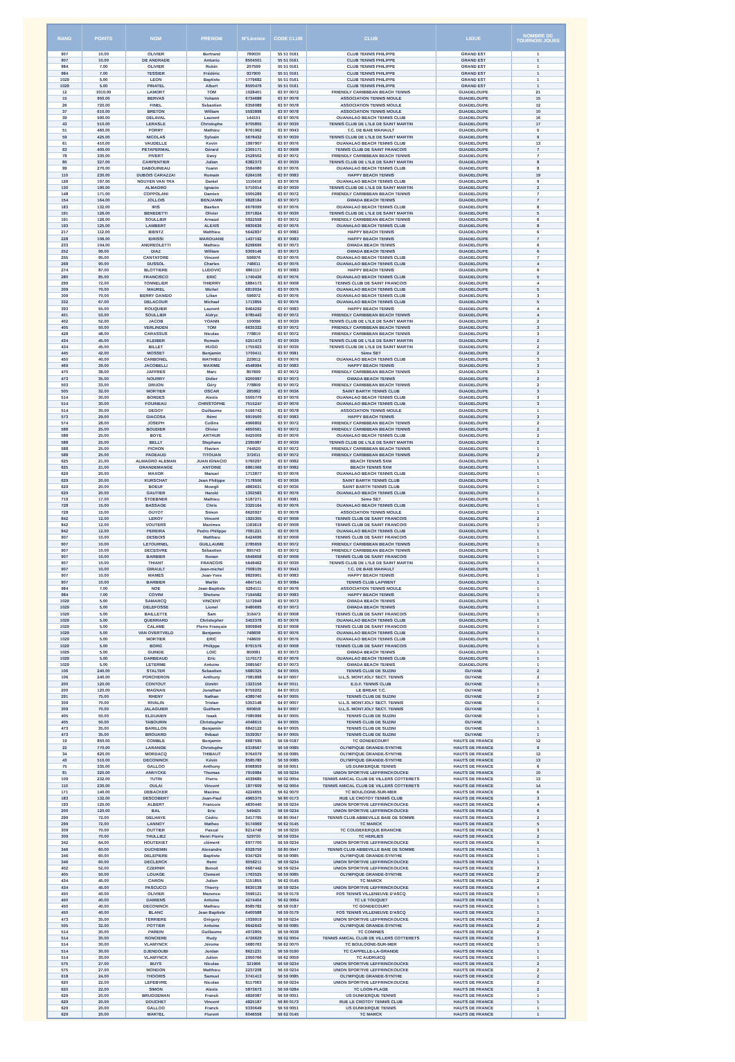| RANG | POINTS | NOM | PRENOM | N°Licence | CODE CLUB | CLUB | LIGUE | NOMBRE DE TOURNOIS JOUES |
| --- | --- | --- | --- | --- | --- | --- | --- | --- |
| 907 | 10.00 | OLIVIER | Bertrand | 789030 | 55 51 0161 | CLUB TENNIS PHILIPPE | GRAND EST | 1 |
| 907 | 10.00 | DE ANDRADE | Antonio | 8504501 | 55 51 0161 | CLUB TENNIS PHILIPPE | GRAND EST | 1 |
| 984 | 7.00 | OLIVIER | Robin | 207599 | 55 51 0161 | CLUB TENNIS PHILIPPE | GRAND EST | 1 |
| 984 | 7.00 | TESSIER | Frédéric | 937900 | 55 51 0161 | CLUB TENNIS PHILIPPE | GRAND EST | 1 |
| 1029 | 5.00 | LEON | Baptiste | 1779682 | 55 51 0161 | CLUB TENNIS PHILIPPE | GRAND EST | 1 |
| 1029 | 5.00 | PINATEL | Albert | 8500476 | 55 51 0161 | CLUB TENNIS PHILIPPE | GRAND EST | 1 |
| 12 | 1010.00 | LAMORT | TOM | 1028401 | 63 97 0072 | FRIENDLY CARIBBEAN BEACH TENNIS | GUADELOUPE | 21 |
| 15 | 950.00 | BERVAS | Yohann | 6734688 | 63 97 0078 | ASSOCIATION TENNIS MOULE | GUADELOUPE | 15 |
| 26 | 720.00 | FINEL | Sebastien | 6356089 | 63 97 0078 | ASSOCIATION TENNIS MOULE | GUADELOUPE | 12 |
| 37 | 610.00 | BRETON | William | 5593898 | 63 97 0078 | ASSOCIATION TENNIS MOULE | GUADELOUPE | 10 |
| 39 | 590.00 | DELAVAL | Laurent | 144151 | 63 97 0076 | OUANALAO BEACH TENNIS CLUB | GUADELOUPE | 16 |
| 43 | 510.00 | LERASLE | Christophe | 9705805 | 63 97 0039 | TENNIS CLUB DE L'ILE DE SAINT MARTIN | GUADELOUPE | 17 |
| 51 | 460.00 | PORRY | Mathieu | 8761962 | 63 97 0043 | T.C. DE BAIE MAHAULT | GUADELOUPE | 5 |
| 59 | 425.00 | NICOLAS | Sylvain | 5678432 | 63 97 0039 | TENNIS CLUB DE L'ILE DE SAINT MARTIN | GUADELOUPE | 9 |
| 61 | 410.00 | VAUDELLE | Kevin | 1997907 | 63 97 0076 | OUANALAO BEACH TENNIS CLUB | GUADELOUPE | 13 |
| 63 | 400.00 | PETAPERMAL | Gérard | 2305171 | 63 97 0008 | TENNIS CLUB DE SAINT FRANCOIS | GUADELOUPE | 7 |
| 78 | 330.00 | PIVERT | Davy | 2528502 | 63 97 0072 | FRIENDLY CARIBBEAN BEACH TENNIS | GUADELOUPE | 7 |
| 80 | 327.00 | CARPENTIER | Julian | 6382373 | 63 97 0039 | TENNIS CLUB DE L'ILE DE SAINT MARTIN | GUADELOUPE | 8 |
| 99 | 270.00 | DABOUINEAU | Yoann | 3584080 | 63 97 0076 | OUANALAO BEACH TENNIS CLUB | GUADELOUPE | 8 |
| 110 | 230.00 | DUBOIS CARAZZAI | Romain | 6264106 | 63 97 0083 | HAPPY BEACH TENNIS | GUADELOUPE | 19 |
| 126 | 197.00 | NGUYEN VAN TRA | Daniel | 1110416 | 63 97 0076 | OUANALAO BEACH TENNIS CLUB | GUADELOUPE | 9 |
| 130 | 190.00 | ALMAGRO | Ignacio | 5710014 | 63 97 0039 | TENNIS CLUB DE L'ILE DE SAINT MARTIN | GUADELOUPE | 2 |
| 148 | 171.00 | COPPOLANI | Damien | 5005289 | 63 97 0072 | FRIENDLY CARIBBEAN BEACH TENNIS | GUADELOUPE | 7 |
| 154 | 164.00 | JOLLOIS | BENJAMIN | 9828184 | 63 97 0073 | GWADA BEACH TENNIS | GUADELOUPE | 7 |
| 183 | 132.00 | IRIS | Bastien | 6678099 | 63 97 0076 | OUANALAO BEACH TENNIS CLUB | GUADELOUPE | 8 |
| 191 | 126.00 | BENEDETTI | Olivier | 3071824 | 63 97 0039 | TENNIS CLUB DE L'ILE DE SAINT MARTIN | GUADELOUPE | 5 |
| 191 | 126.00 | SOULLIER | Arnaud | 5922558 | 63 97 0072 | FRIENDLY CARIBBEAN BEACH TENNIS | GUADELOUPE | 6 |
| 193 | 125.00 | LAMBERT | ALEXIS | 9830636 | 63 97 0076 | OUANALAO BEACH TENNIS CLUB | GUADELOUPE | 8 |
| 217 | 112.00 | BIENTZ | Matthieu | 5642837 | 63 97 0083 | HAPPY BEACH TENNIS | GUADELOUPE | 6 |
| 228 | 106.00 | IDRISSI | MAROUANE | 1437192 | 63 97 0083 | HAPPY BEACH TENNIS | GUADELOUPE | 7 |
| 233 | 104.00 | ANDREOLETTI | Mathieu | 8298696 | 63 97 0073 | GWADA BEACH TENNIS | GUADELOUPE | 6 |
| 252 | 99.00 | DIAZ | William | 9309146 | 63 97 0073 | GWADA BEACH TENNIS | GUADELOUPE | 6 |
| 255 | 95.00 | CANTATORE | Vincent | 596976 | 63 97 0076 | OUANALAO BEACH TENNIS CLUB | GUADELOUPE | 7 |
| 268 | 90.00 | DUSSOL | Charles | 748611 | 63 97 0076 | OUANALAO BEACH TENNIS CLUB | GUADELOUPE | 4 |
| 274 | 87.00 | BLOTTIERE | LUDOVIC | 6861117 | 63 97 0083 | HAPPY BEACH TENNIS | GUADELOUPE | 6 |
| 280 | 85.00 | FRANCISCO | ERIC | 1740436 | 63 97 0076 | OUANALAO BEACH TENNIS CLUB | GUADELOUPE | 5 |
| 299 | 72.00 | TONNELIER | THIERRY | 5884173 | 63 97 0008 | TENNIS CLUB DE SAINT FRANCOIS | GUADELOUPE | 4 |
| 309 | 70.00 | MAUREL | Michel | 6819034 | 63 97 0076 | OUANALAO BEACH TENNIS CLUB | GUADELOUPE | 5 |
| 309 | 70.00 | BERRY GANIDO | Lilian | 596972 | 63 97 0076 | OUANALAO BEACH TENNIS CLUB | GUADELOUPE | 3 |
| 332 | 67.00 | DELACOUR | Michael | 1713855 | 63 97 0076 | OUANALAO BEACH TENNIS CLUB | GUADELOUPE | 5 |
| 393 | 55.00 | ROUQUIER | Laurent | 9464292 | 63 97 0083 | HAPPY BEACH TENNIS | GUADELOUPE | 4 |
| 401 | 53.00 | SOULLIER | Aldryc | 9785443 | 63 97 0072 | FRIENDLY CARIBBEAN BEACH TENNIS | GUADELOUPE | 4 |
| 402 | 52.00 | JACOB | YOANN | 100096 | 63 97 0039 | TENNIS CLUB DE L'ILE DE SAINT MARTIN | GUADELOUPE | 2 |
| 405 | 50.00 | VERLINDEN | TOM | 6635332 | 63 97 0072 | FRIENDLY CARIBBEAN BEACH TENNIS | GUADELOUPE | 3 |
| 428 | 48.00 | CARASSUS | Nicolas | 778810 | 63 97 0072 | FRIENDLY CARIBBEAN BEACH TENNIS | GUADELOUPE | 3 |
| 434 | 45.00 | KLEIBER | Romain | 5251472 | 63 97 0039 | TENNIS CLUB DE L'ILE DE SAINT MARTIN | GUADELOUPE | 2 |
| 434 | 45.00 | BILLET | HUGO | 1755923 | 63 97 0039 | TENNIS CLUB DE L'ILE DE SAINT MARTIN | GUADELOUPE | 2 |
| 445 | 42.00 | MOSSET | Benjamin | 1700411 | 63 97 0081 | 5ème SET | GUADELOUPE | 2 |
| 450 | 40.00 | CARBONEL | MATHIEU | 229912 | 63 97 0076 | OUANALAO BEACH TENNIS CLUB | GUADELOUPE | 3 |
| 469 | 39.00 | JACOBELLI | MAXIME | 4548994 | 63 97 0083 | HAPPY BEACH TENNIS | GUADELOUPE | 3 |
| 470 | 38.00 | JAFFRES | Marc | 807699 | 63 97 0072 | FRIENDLY CARIBBEAN BEACH TENNIS | GUADELOUPE | 3 |
| 473 | 35.00 | NOURRY | Didier | 9200997 | 63 97 0073 | GWADA BEACH TENNIS | GUADELOUPE | 2 |
| 503 | 33.00 | DRUON | Géry | 778809 | 63 97 0072 | FRIENDLY CARIBBEAN BEACH TENNIS | GUADELOUPE | 2 |
| 505 | 32.00 | MORTIER | OSCAR | 285982 | 63 97 0036 | SAINT BARTH TENNIS CLUB | GUADELOUPE | 3 |
| 514 | 30.00 | BORDES | Alexis | 5505779 | 63 97 0076 | OUANALAO BEACH TENNIS CLUB | GUADELOUPE | 3 |
| 514 | 30.00 | FOUINEAU | CHRISTOPHE | 7515247 | 63 97 0076 | OUANALAO BEACH TENNIS CLUB | GUADELOUPE | 3 |
| 514 | 30.00 | DEGOY | Guillaume | 5166743 | 63 97 0078 | ASSOCIATION TENNIS MOULE | GUADELOUPE | 1 |
| 573 | 29.00 | GIACOSA | Rémi | 9919500 | 63 97 0083 | HAPPY BEACH TENNIS | GUADELOUPE | 3 |
| 574 | 28.00 | JOSEPH | Collins | 4966802 | 63 97 0072 | FRIENDLY CARIBBEAN BEACH TENNIS | GUADELOUPE | 2 |
| 588 | 25.00 | BOUDIER | Olivier | 4650561 | 63 97 0072 | FRIENDLY CARIBBEAN BEACH TENNIS | GUADELOUPE | 2 |
| 588 | 25.00 | BOYE | ARTHUR | 9425009 | 63 97 0076 | OUANALAO BEACH TENNIS CLUB | GUADELOUPE | 2 |
| 588 | 25.00 | BELLY | Stephane | 2395987 | 63 97 0039 | TENNIS CLUB DE L'ILE DE SAINT MARTIN | GUADELOUPE | 2 |
| 588 | 25.00 | PICHON | Flavien | 744520 | 63 97 0072 | FRIENDLY CARIBBEAN BEACH TENNIS | GUADELOUPE | 1 |
| 588 | 25.00 | PAGEAUD | TITOUAN | 372611 | 63 97 0072 | FRIENDLY CARIBBEAN BEACH TENNIS | GUADELOUPE | 2 |
| 625 | 21.00 | ALMAGRO ALEMAN | JUAN IGNACIO | 5760297 | 63 97 0082 | BEACH TENNIS SXM | GUADELOUPE | 1 |
| 625 | 21.00 | GRANDEMANGE | ANTOINE | 6861066 | 63 97 0082 | BEACH TENNIS SXM | GUADELOUPE | 1 |
| 629 | 20.00 | MAXOR | Manuel | 1713877 | 63 97 0076 | OUANALAO BEACH TENNIS CLUB | GUADELOUPE | 1 |
| 629 | 20.00 | KURSCHAT | Jean Philippe | 7178506 | 63 97 0036 | SAINT BARTH TENNIS CLUB | GUADELOUPE | 1 |
| 629 | 20.00 | BOEUF | Mowgli | 4863631 | 63 97 0036 | SAINT BARTH TENNIS CLUB | GUADELOUPE | 1 |
| 629 | 20.00 | GAUTIER | Harold | 1302583 | 63 97 0076 | OUANALAO BEACH TENNIS CLUB | GUADELOUPE | 1 |
| 719 | 17.00 | STOEBNER | Mathieu | 5187271 | 63 97 0081 | 5ème SET | GUADELOUPE | 1 |
| 728 | 15.00 | BASSAGE | Chris | 3325164 | 63 97 0076 | OUANALAO BEACH TENNIS CLUB | GUADELOUPE | 1 |
| 728 | 15.00 | GUYOT | Simon | 6620927 | 63 97 0078 | ASSOCIATION TENNIS MOULE | GUADELOUPE | 1 |
| 842 | 12.00 | LEROY | Vincent | 1925305 | 63 97 0008 | TENNIS CLUB DE SAINT FRANCOIS | GUADELOUPE | 2 |
| 842 | 12.00 | VOUTERS | Maximes | 1183618 | 63 97 0008 | TENNIS CLUB DE SAINT FRANCOIS | GUADELOUPE | 1 |
| 842 | 12.00 | PEREIRA | Pedro Philippe | 7091221 | 63 97 0076 | OUANALAO BEACH TENNIS CLUB | GUADELOUPE | 1 |
| 907 | 10.00 | DESBOIS | Matthieu | 6424696 | 63 97 0008 | TENNIS CLUB DE SAINT FRANCOIS | GUADELOUPE | 1 |
| 907 | 10.00 | LETOURNEL | GUILLAUME | 2785659 | 63 97 0072 | FRIENDLY CARIBBEAN BEACH TENNIS | GUADELOUPE | 1 |
| 907 | 10.00 | DECESVRE | Sébastien | 895743 | 63 97 0072 | FRIENDLY CARIBBEAN BEACH TENNIS | GUADELOUPE | 1 |
| 907 | 10.00 | BARBIER | Ronan | 5649658 | 63 97 0008 | TENNIS CLUB DE SAINT FRANCOIS | GUADELOUPE | 1 |
| 907 | 10.00 | THIANT | FRANCOIS | 5649462 | 63 97 0039 | TENNIS CLUB DE L'ILE DE SAINT MARTIN | GUADELOUPE | 1 |
| 907 | 10.00 | GIRAULT | Jean-michel | 7008105 | 63 97 0043 | T.C. DE BAIE MAHAULT | GUADELOUPE | 1 |
| 907 | 10.00 | MAMES | Jean-Yves | 9829901 | 63 97 0083 | HAPPY BEACH TENNIS | GUADELOUPE | 1 |
| 907 | 10.00 | BARBIER | Martin | 4847141 | 63 97 0084 | TENNIS CLUB LAPWENT | GUADELOUPE | 1 |
| 984 | 7.00 | NOE | Jean-Baptiste | 5284111 | 63 97 0078 | ASSOCIATION TENNIS MOULE | GUADELOUPE | 1 |
| 984 | 7.00 | COVINI | Shetone | 7164582 | 63 97 0083 | HAPPY BEACH TENNIS | GUADELOUPE | 1 |
| 1029 | 5.00 | SAMARCQ | VINCENT | 1172948 | 63 97 0073 | GWADA BEACH TENNIS | GUADELOUPE | 1 |
| 1029 | 5.00 | DELEFOSSE | Lionel | 9480695 | 63 97 0073 | GWADA BEACH TENNIS | GUADELOUPE | 1 |
| 1029 | 5.00 | BAILLETTE | Sam | 316473 | 63 97 0008 | TENNIS CLUB DE SAINT FRANCOIS | GUADELOUPE | 1 |
| 1029 | 5.00 | QUERRARD | Christopher | 3453378 | 63 97 0076 | OUANALAO BEACH TENNIS CLUB | GUADELOUPE | 1 |
| 1029 | 5.00 | CALAME | Pierre François | 9909849 | 63 97 0008 | TENNIS CLUB DE SAINT FRANCOIS | GUADELOUPE | 1 |
| 1029 | 5.00 | VAN OVERTVELD | Benjamin | 748608 | 63 97 0076 | OUANALAO BEACH TENNIS CLUB | GUADELOUPE | 1 |
| 1029 | 5.00 | MORTIER | ERIC | 748609 | 63 97 0076 | OUANALAO BEACH TENNIS CLUB | GUADELOUPE | 1 |
| 1029 | 5.00 | BORG | Philippe | 8791576 | 63 97 0008 | TENNIS CLUB DE SAINT FRANCOIS | GUADELOUPE | 1 |
| 1029 | 5.00 | GUINDE | LOIC | 800081 | 63 97 0073 | GWADA BEACH TENNIS | GUADELOUPE | 1 |
| 1029 | 5.00 | DARBEAUD | Eric | 1170173 | 63 97 0076 | OUANALAO BEACH TENNIS CLUB | GUADELOUPE | 1 |
| 1029 | 5.00 | LETERME | Antoine | 3085567 | 63 97 0073 | GWADA BEACH TENNIS | GUADELOUPE | 1 |
| 106 | 240.00 | STALTER | Sebastien | 5680325 | 64 97 0005 | TENNIS CLUB DE SUZINI | GUYANE | 2 |
| 106 | 240.00 | PORCHERON | Anthony | 7081898 | 64 97 0007 | U.L.S. MONTJOLY SECT. TENNIS | GUYANE | 2 |
| 200 | 120.00 | CONTOUT | Dimitri | 1323156 | 64 97 0011 | E.D.F. TENNIS CLUB | GUYANE | 1 |
| 200 | 120.00 | MAGNAN | Jonathan | 8759202 | 64 97 0010 | LE BREAK T.C. | GUYANE | 1 |
| 291 | 75.00 | RHENY | Nathan | 4389740 | 64 97 0005 | TENNIS CLUB DE SUZINI | GUYANE | 2 |
| 309 | 70.00 | RIVALIN | Tristan | 5353148 | 64 97 0007 | U.L.S. MONTJOLY SECT. TENNIS | GUYANE | 1 |
| 309 | 70.00 | JALAGUIER | Guilhem | 690658 | 64 97 0007 | U.L.S. MONTJOLY SECT. TENNIS | GUYANE | 1 |
| 405 | 50.00 | ELDUAIEN | Isaak | 7085996 | 64 97 0005 | TENNIS CLUB DE SUZINI | GUYANE | 1 |
| 405 | 50.00 | TABOURIN | Christopher | 4048615 | 64 97 0005 | TENNIS CLUB DE SUZINI | GUYANE | 1 |
| 473 | 35.00 | BARILLON | Benjamin | 6843122 | 64 97 0005 | TENNIS CLUB DE SUZINI | GUYANE | 1 |
| 473 | 35.00 | BROUARD | thibaut | 3539357 | 64 97 0005 | TENNIS CLUB DE SUZINI | GUYANE | 1 |
| 19 | 850.00 | COMBLE | Benjamin | 6687595 | 56 59 0187 | TC GONDECOURT | HAUTS DE FRANCE | 12 |
| 22 | 770.00 | LARANGE | Christophe | 6318567 | 56 59 0085 | OLYMPIQUE GRANDE-SYNTHE | HAUTS DE FRANCE | 9 |
| 34 | 620.00 | MORDACQ | THIBAUT | 9764079 | 56 59 0085 | OLYMPIQUE GRANDE-SYNTHE | HAUTS DE FRANCE | 12 |
| 43 | 510.00 | DECONINCK | Kévin | 8585780 | 56 59 0085 | OLYMPIQUE GRANDE-SYNTHE | HAUTS DE FRANCE | 13 |
| 75 | 335.00 | GALLOO | Anthony | 6068959 | 56 59 0051 | US DUNKERQUE TENNIS | HAUTS DE FRANCE | 6 |
| 81 | 320.00 | ANNYCKE | Thomas | 7919984 | 56 59 0234 | UNION SPORTIVE LEFFRINCKOUCKE | HAUTS DE FRANCE | 10 |
| 109 | 232.00 | TUTIN | Pierre | 4039685 | 56 02 0004 | TENNIS AMICAL CLUB DE VILLERS COTTERETS | HAUTS DE FRANCE | 13 |
| 110 | 230.00 | OULAI | Vincent | 1877609 | 56 02 0004 | TENNIS AMICAL CLUB DE VILLERS COTTERETS | HAUTS DE FRANCE | 14 |
| 171 | 140.00 | DEBACKER | Maxime | 4224655 | 56 62 0070 | TC BOULOGNE-SUR-MER | HAUTS DE FRANCE | 6 |
| 183 | 132.00 | DESCOBERT | Jean-Paul | 4965375 | 56 80 0173 | RUE LE CROTOY TENNIS CLUB | HAUTS DE FRANCE | 3 |
| 193 | 125.00 | ALBERT | Francois | 4830440 | 56 59 0234 | UNION SPORTIVE LEFFRINCKOUCKE | HAUTS DE FRANCE | 4 |
| 200 | 120.00 | BAL | Eric | 549425 | 56 59 0234 | UNION SPORTIVE LEFFRINCKOUCKE | HAUTS DE FRANCE | 6 |
| 299 | 72.00 | DELHAYE | Cédric | 3417795 | 56 80 0047 | TENNIS CLUB ABBEVILLE BAIE DE SOMME | HAUTS DE FRANCE | 2 |
| 299 | 72.00 | LANNOY | Matheo | 9174969 | 56 62 0145 | TC MARCK | HAUTS DE FRANCE | 5 |
| 309 | 70.00 | OUTTIER | Pascal | 8214748 | 56 59 0230 | TC COUDEKERQUE BRANCHE | HAUTS DE FRANCE | 3 |
| 309 | 70.00 | THULLIEZ | Henri Pierre | 529730 | 56 59 0334 | TC HERLIES | HAUTS DE FRANCE | 2 |
| 342 | 64.00 | HOUTEKIET | clément | 6977700 | 56 59 0234 | UNION SPORTIVE LEFFRINCKOUCKE | HAUTS DE FRANCE | 5 |
| 346 | 60.00 | DUCHEMIN | Alexandre | 6028759 | 56 80 0047 | TENNIS CLUB ABBEVILLE BAIE DE SOMME | HAUTS DE FRANCE | 1 |
| 346 | 60.00 | DELEPIERE | Baptiste | 9347625 | 56 59 0085 | OLYMPIQUE GRANDE-SYNTHE | HAUTS DE FRANCE | 1 |
| 346 | 60.00 | DECLERCK | Remi | 6056211 | 56 59 0234 | UNION SPORTIVE LEFFRINCKOUCKE | HAUTS DE FRANCE | 1 |
| 402 | 52.00 | CZERNIK | Benoit | 6687442 | 56 59 0234 | UNION SPORTIVE LEFFRINCKOUCKE | HAUTS DE FRANCE | 3 |
| 405 | 50.00 | LOUAGE | Clement | 1763525 | 56 59 0085 | OLYMPIQUE GRANDE-SYNTHE | HAUTS DE FRANCE | 2 |
| 434 | 45.00 | CARON | Julien | 1151855 | 56 62 0145 | TC MARCK | HAUTS DE FRANCE | 2 |
| 434 | 45.00 | PASCUCCI | Thierry | 8630138 | 56 59 0234 | UNION SPORTIVE LEFFRINCKOUCKE | HAUTS DE FRANCE | 4 |
| 450 | 40.00 | OLIVIER | Maxence | 3596121 | 56 59 0179 | FOS TENNIS VILLENEUVE D'ASCQ | HAUTS DE FRANCE | 1 |
| 450 | 40.00 | DAMIENS | Antoine | 4274404 | 56 62 0064 | TC LE TOUQUET | HAUTS DE FRANCE | 1 |
| 450 | 40.00 | DECONINCK | Mathieu | 8585782 | 56 59 0187 | TC GONDECOURT | HAUTS DE FRANCE | 1 |
| 450 | 40.00 | BLANC | Jean Baptiste | 6400588 | 56 59 0179 | FOS TENNIS VILLENEUVE D'ASCQ | HAUTS DE FRANCE | 1 |
| 473 | 35.00 | TERRIERE | Grégory | 1039919 | 56 59 0234 | UNION SPORTIVE LEFFRINCKOUCKE | HAUTS DE FRANCE | 2 |
| 505 | 32.00 | POTTIER | Antoine | 9642643 | 56 59 0085 | OLYMPIQUE GRANDE-SYNTHE | HAUTS DE FRANCE | 2 |
| 514 | 30.00 | PAREIN | Guillaume | 4972805 | 56 59 0038 | TC COMINES | HAUTS DE FRANCE | 2 |
| 514 | 30.00 | RONCIERE | Rudy | 4726629 | 56 02 0004 | TENNIS AMICAL CLUB DE VILLERS COTTERETS | HAUTS DE FRANCE | 3 |
| 514 | 30.00 | VLAMYNCK | Jérome | 5680763 | 56 62 0070 | TC BOULOGNE-SUR-MER | HAUTS DE FRANCE | 1 |
| 514 | 30.00 | DJENDOUBI | Jordan | 8621231 | 56 59 0190 | TC CAPPELLE-LA-GRANDE | HAUTS DE FRANCE | 1 |
| 514 | 30.00 | VLAMYNCK | Julien | 2950766 | 56 62 0059 | TC AUDRUICQ | HAUTS DE FRANCE | 1 |
| 575 | 27.00 | BUYS | Nicolas | 321966 | 56 59 0234 | UNION SPORTIVE LEFFRINCKOUCKE | HAUTS DE FRANCE | 2 |
| 575 | 27.00 | MONDON | Matthieu | 2237208 | 56 59 0234 | UNION SPORTIVE LEFFRINCKOUCKE | HAUTS DE FRANCE | 2 |
| 618 | 24.00 | THOORIS | Samuel | 3741413 | 56 59 0085 | OLYMPIQUE GRANDE-SYNTHE | HAUTS DE FRANCE | 2 |
| 620 | 22.00 | LEFEBVRE | Nicolas | 6117063 | 56 59 0234 | UNION SPORTIVE LEFFRINCKOUCKE | HAUTS DE FRANCE | 2 |
| 620 | 22.00 | SIMON | Alexis | 5873673 | 56 59 0284 | TC LOON-PLAGE | HAUTS DE FRANCE | 2 |
| 629 | 20.00 | BRUGGEMAN | Franck | 4826087 | 56 59 0051 | US DUNKERQUE TENNIS | HAUTS DE FRANCE | 1 |
| 629 | 20.00 | DOUCHET | Vincent | 4825187 | 56 80 0173 | RUE LE CROTOY TENNIS CLUB | HAUTS DE FRANCE | 1 |
| 629 | 20.00 | GALLOO | Franck | 9330649 | 56 59 0051 | US DUNKERQUE TENNIS | HAUTS DE FRANCE | 1 |
| 629 | 20.00 | MARTEL | Florent | 6046558 | 56 62 0145 | TC MARCK | HAUTS DE FRANCE | 1 |